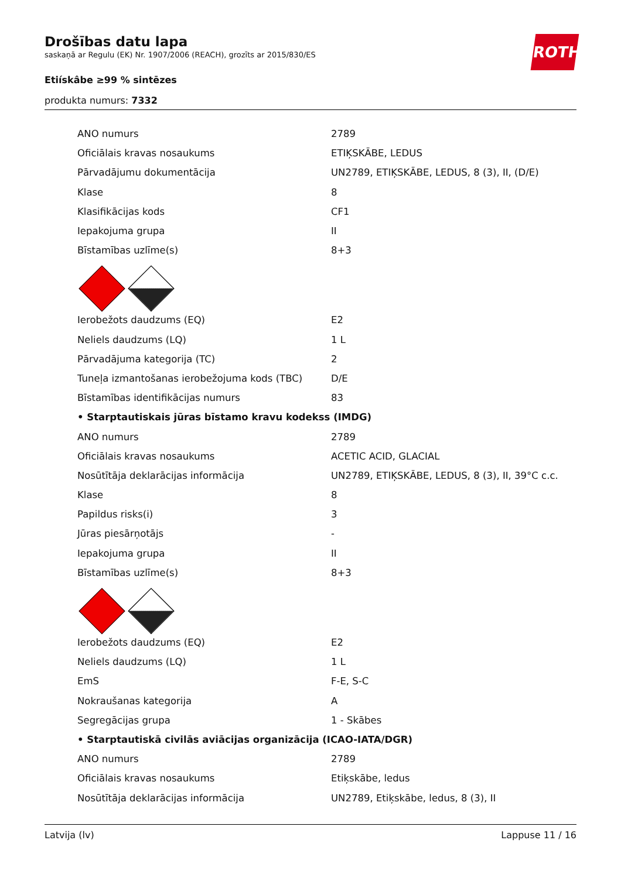Drošības datu lapa
saskaņā ar Regulu (EK) Nr. 1907/2006 (REACH), grozīts ar 2015/830/ES
Etiískâbe ≥99 % sintēzes
produkta numurs: 7332
ROTH
| ANO numurs | 2789 |
| Oficiālais kravas nosaukums | ETIĶSKĀBE, LEDUS |
| Pārvadājumu dokumentācija | UN2789, ETIĶSKĀBE, LEDUS, 8 (3), II, (D/E) |
| Klase | 8 |
| Klasifikācijas kods | CF1 |
| Iepakojuma grupa | II |
| Bīstamības uzlīme(s) | 8+3 |
| Ierobežots daudzums (EQ) | E2 |
| Neliels daudzums (LQ) | 1 L |
| Pārvadājuma kategorija (TC) | 2 |
| Tuneļa izmantošanas ierobežojuma kods (TBC) | D/E |
| Bīstamības identifikācijas numurs | 83 |
| • Starptautiskais jūras bīstamo kravu kodekss (IMDG) | |
| ANO numurs | 2789 |
| Oficiālais kravas nosaukums | ACETIC ACID, GLACIAL |
| Nosūtītāja deklarācijas informācija | UN2789, ETIĶSKĀBE, LEDUS, 8 (3), II, 39°C c.c. |
| Klase | 8 |
| Papildus risks(i) | 3 |
| Jūras piesārņotājs | - |
| Iepakojuma grupa | II |
| Bīstamības uzlīme(s) | 8+3 |
| Ierobežots daudzums (EQ) | E2 |
| Neliels daudzums (LQ) | 1 L |
| EmS | F-E, S-C |
| Nokraušanas kategorija | A |
| Segregācijas grupa | 1 - Skābes |
| • Starptautiskā civilās aviācijas organizācija (ICAO-IATA/DGR) | |
| ANO numurs | 2789 |
| Oficiālais kravas nosaukums | Etiķskābe, ledus |
| Nosūtītāja deklarācijas informācija | UN2789, Etiķskābe, ledus, 8 (3), II |
Latvija (lv) Lappuse 11 / 16